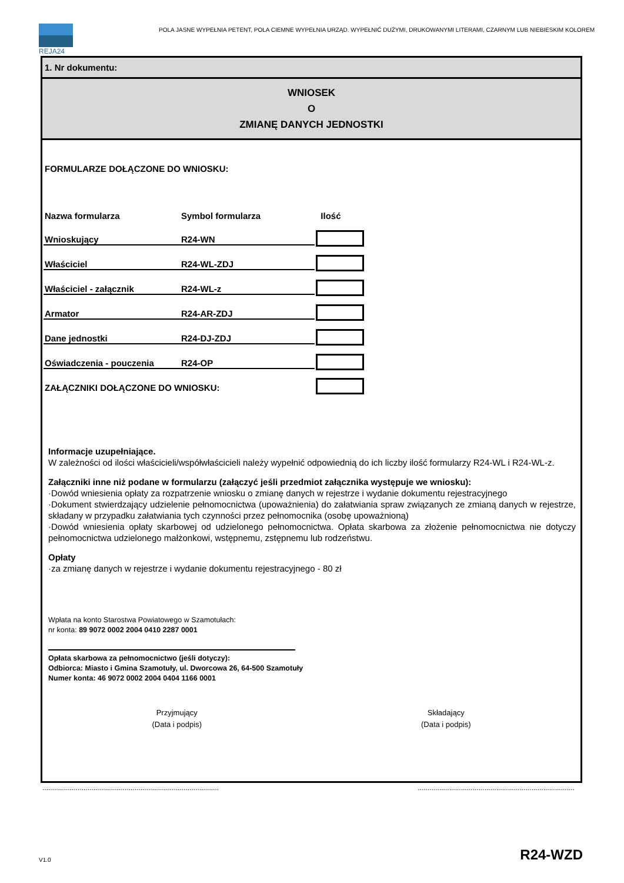REJA24
POLA JASNE WYPEŁNIA PETENT, POLA CIEMNE WYPEŁNIA URZĄD. WYPEŁNIĆ DUŻYMI, DRUKOWANYMI LITERAMI, CZARNYM LUB NIEBIESKIM KOLOREM
1. Nr dokumentu:
WNIOSEK
O
ZMIANĘ DANYCH JEDNOSTKI
FORMULARZE DOŁĄCZONE DO WNIOSKU:
| Nazwa formularza | Symbol formularza | Ilość |
| --- | --- | --- |
| Wnioskujący | R24-WN | |
| Właściciel | R24-WL-ZDJ | |
| Właściciel - załącznik | R24-WL-z | |
| Armator | R24-AR-ZDJ | |
| Dane jednostki | R24-DJ-ZDJ | |
| Oświadczenia - pouczenia | R24-OP | |
| ZAŁĄCZNIKI DOŁĄCZONE DO WNIOSKU: | | |
Informacje uzupełniające.
W zależności od ilości właścicieli/współwłaścicieli należy wypełnić odpowiednią do ich liczby ilość formularzy R24-WL i R24-WL-z.
Załączniki inne niż podane w formularzu (załączyć jeśli przedmiot załącznika występuje we wniosku):
·Dowód wniesienia opłaty za rozpatrzenie wniosku o zmianę danych w rejestrze i wydanie dokumentu rejestracyjnego
·Dokument stwierdzający udzielenie pełnomocnictwa (upoważnienia) do załatwiania spraw związanych ze zmianą danych w rejestrze, składany w przypadku załatwiania tych czynności przez pełnomocnika (osobę upoważnioną)
·Dowód wniesienia opłaty skarbowej od udzielonego pełnomocnictwa. Opłata skarbowa za złożenie pełnomocnictwa nie dotyczy pełnomocnictwa udzielonego małżonkowi, wstępnemu, zstępnemu lub rodzeństwu.
Opłaty
·za zmianę danych w rejestrze i wydanie dokumentu rejestracyjnego - 80 zł
Wpłata na konto Starostwa Powiatowego w Szamotułach:
nr konta: 89 9072 0002 2004 0410 2287 0001
Opłata skarbowa za pełnomocnictwo (jeśli dotyczy):
Odbiorca: Miasto i Gmina Szamotuły, ul. Dworcowa 26, 64-500 Szamotuły
Numer konta: 46 9072 0002 2004 0404 1166 0001
Przyjmujący
(Data i podpis)
Składający
(Data i podpis)
..........................................................................................................................................................................
V1.0 R24-WZD